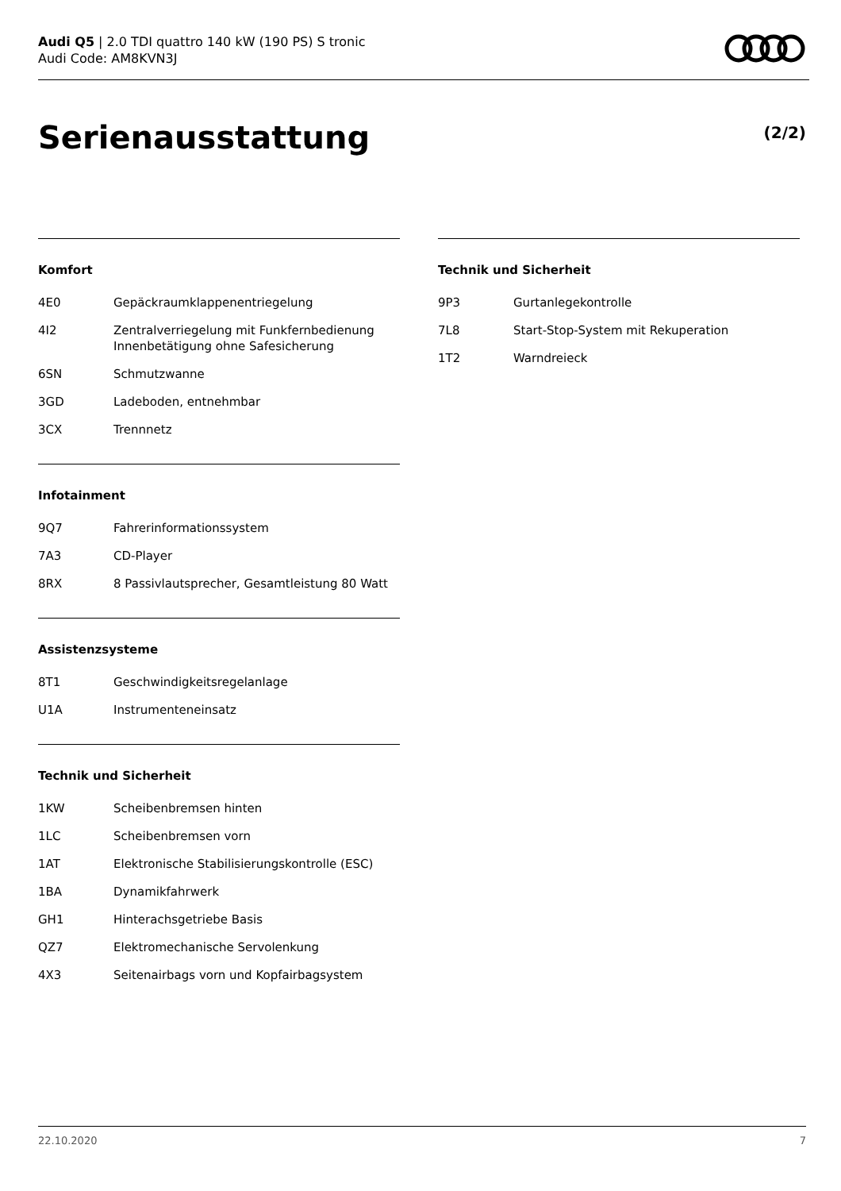Audi Q5 | 2.0 TDI quattro 140 kW (190 PS) S tronic
Audi Code: AM8KVN3J
Serienausstattung (2/2)
Komfort
| 4E0 | Gepäckraumklappenentriegelung |
| 4I2 | Zentralverriegelung mit Funkfernbedienung Innenbetätigung ohne Safesicherung |
| 6SN | Schmutzwanne |
| 3GD | Ladeboden, entnehmbar |
| 3CX | Trennnetz |
Infotainment
| 9Q7 | Fahrerinformationssystem |
| 7A3 | CD-Player |
| 8RX | 8 Passivlautsprecher, Gesamtleistung 80 Watt |
Assistenzsysteme
| 8T1 | Geschwindigkeitsregelanlage |
| U1A | Instrumenteneinsatz |
Technik und Sicherheit
| 1KW | Scheibenbremsen hinten |
| 1LC | Scheibenbremsen vorn |
| 1AT | Elektronische Stabilisierungskontrolle (ESC) |
| 1BA | Dynamikfahrwerk |
| GH1 | Hinterachsgetriebe Basis |
| QZ7 | Elektromechanische Servolenkung |
| 4X3 | Seitenairbags vorn und Kopfairbagsystem |
Technik und Sicherheit
| 9P3 | Gurtanlegekontrolle |
| 7L8 | Start-Stop-System mit Rekuperation |
| 1T2 | Warndreieck |
22.10.2020 7